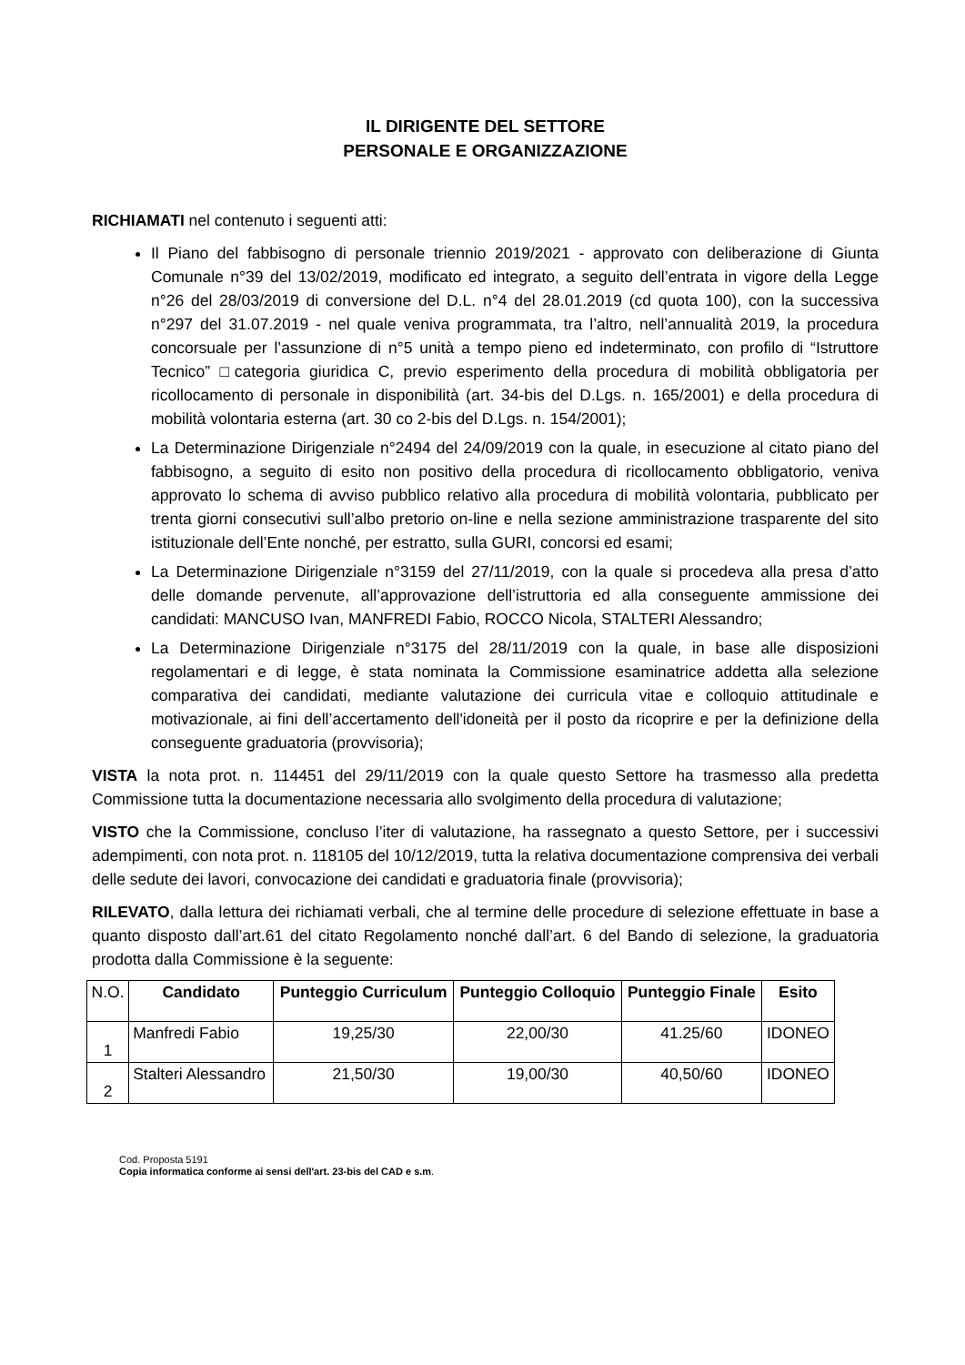IL DIRIGENTE DEL SETTORE
PERSONALE E ORGANIZZAZIONE
RICHIAMATI nel contenuto i seguenti atti:
Il Piano del fabbisogno di personale triennio 2019/2021 - approvato con deliberazione di Giunta Comunale n°39 del 13/02/2019, modificato ed integrato, a seguito dell’entrata in vigore della Legge n°26 del 28/03/2019 di conversione del D.L. n°4 del 28.01.2019 (cd quota 100), con la successiva n°297 del 31.07.2019 - nel quale veniva programmata, tra l’altro, nell’annualità 2019, la procedura concorsuale per l’assunzione di n°5 unità a tempo pieno ed indeterminato, con profilo di “Istruttore Tecnico” □categoria giuridica C, previo esperimento della procedura di mobilità obbligatoria per ricollocamento di personale in disponibilità (art. 34-bis del D.Lgs. n. 165/2001) e della procedura di mobilità volontaria esterna (art. 30 co 2-bis del D.Lgs. n. 154/2001);
La Determinazione Dirigenziale n°2494 del 24/09/2019 con la quale, in esecuzione al citato piano del fabbisogno, a seguito di esito non positivo della procedura di ricollocamento obbligatorio, veniva approvato lo schema di avviso pubblico relativo alla procedura di mobilità volontaria, pubblicato per trenta giorni consecutivi sull’albo pretorio on-line e nella sezione amministrazione trasparente del sito istituzionale dell’Ente nonché, per estratto, sulla GURI, concorsi ed esami;
La Determinazione Dirigenziale n°3159 del 27/11/2019, con la quale si procedeva alla presa d’atto delle domande pervenute, all’approvazione dell’istruttoria ed alla conseguente ammissione dei candidati: MANCUSO Ivan, MANFREDI Fabio, ROCCO Nicola, STALTERI Alessandro;
La Determinazione Dirigenziale n°3175 del 28/11/2019 con la quale, in base alle disposizioni regolamentari e di legge, è stata nominata la Commissione esaminatrice addetta alla selezione comparativa dei candidati, mediante valutazione dei curricula vitae e colloquio attitudinale e motivazionale, ai fini dell’accertamento dell'idoneità per il posto da ricoprire e per la definizione della conseguente graduatoria (provvisoria);
VISTA la nota prot. n. 114451 del 29/11/2019 con la quale questo Settore ha trasmesso alla predetta Commissione tutta la documentazione necessaria allo svolgimento della procedura di valutazione;
VISTO che la Commissione, concluso l’iter di valutazione, ha rassegnato a questo Settore, per i successivi adempimenti, con nota prot. n. 118105 del 10/12/2019, tutta la relativa documentazione comprensiva dei verbali delle sedute dei lavori, convocazione dei candidati e graduatoria finale (provvisoria);
RILEVATO, dalla lettura dei richiamati verbali, che al termine delle procedure di selezione effettuate in base a quanto disposto dall’art.61 del citato Regolamento nonché dall’art. 6 del Bando di selezione, la graduatoria prodotta dalla Commissione è la seguente:
| N.O. | Candidato | Punteggio Curriculum | Punteggio Colloquio | Punteggio Finale | Esito |
| 1 | Manfredi Fabio | 19,25/30 | 22,00/30 | 41.25/60 | IDONEO |
| 2 | Stalteri Alessandro | 21,50/30 | 19,00/30 | 40,50/60 | IDONEO |
Cod. Proposta 5191
Copia informatica conforme ai sensi dell'art. 23-bis del CAD e s.m.